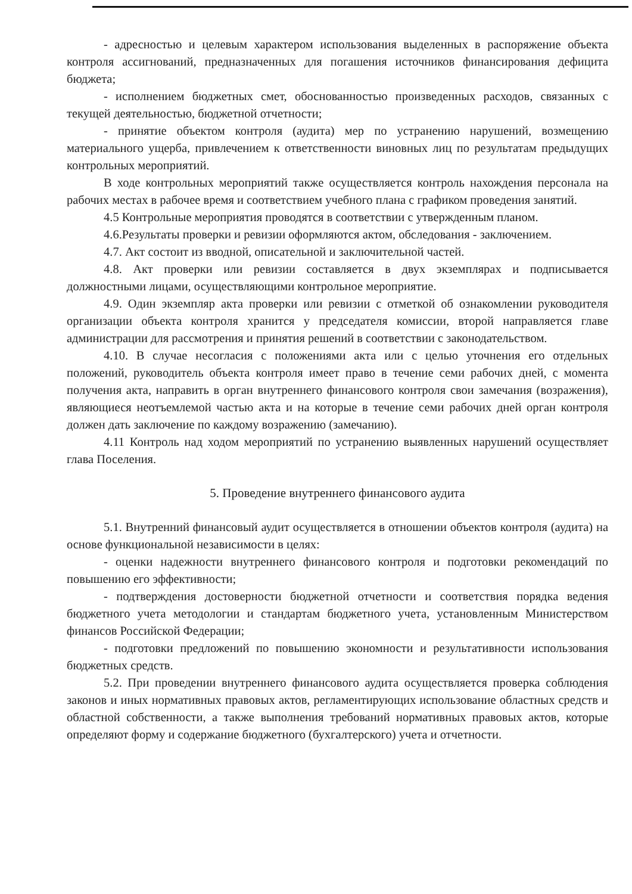- адресностью и целевым характером использования выделенных в распоряжение объекта контроля ассигнований, предназначенных для погашения источников финансирования дефицита бюджета;
- исполнением бюджетных смет, обоснованностью произведенных расходов, связанных с текущей деятельностью, бюджетной отчетности;
- принятие объектом контроля (аудита) мер по устранению нарушений, возмещению материального ущерба, привлечением к ответственности виновных лиц по результатам предыдущих контрольных мероприятий.
В ходе контрольных мероприятий также осуществляется контроль нахождения персонала на рабочих местах в рабочее время и соответствием учебного плана с графиком проведения занятий.
4.5 Контрольные мероприятия проводятся в соответствии с утвержденным планом.
4.6.Результаты проверки и ревизии оформляются актом, обследования - заключением.
4.7. Акт состоит из вводной, описательной и заключительной частей.
4.8. Акт проверки или ревизии составляется в двух экземплярах и подписывается должностными лицами, осуществляющими контрольное мероприятие.
4.9. Один экземпляр акта проверки или ревизии с отметкой об ознакомлении руководителя организации объекта контроля хранится у председателя комиссии, второй направляется главе администрации для рассмотрения и принятия решений в соответствии с законодательством.
4.10. В случае несогласия с положениями акта или с целью уточнения его отдельных положений, руководитель объекта контроля имеет право в течение семи рабочих дней, с момента получения акта, направить в орган внутреннего финансового контроля свои замечания (возражения), являющиеся неотъемлемой частью акта и на которые в течение семи рабочих дней орган контроля должен дать заключение по каждому возражению (замечанию).
4.11 Контроль над ходом мероприятий по устранению выявленных нарушений осуществляет глава Поселения.
5. Проведение внутреннего финансового аудита
5.1. Внутренний финансовый аудит осуществляется в отношении объектов контроля (аудита) на основе функциональной независимости в целях:
- оценки надежности внутреннего финансового контроля и подготовки рекомендаций по повышению его эффективности;
- подтверждения достоверности бюджетной отчетности и соответствия порядка ведения бюджетного учета методологии и стандартам бюджетного учета, установленным Министерством финансов Российской Федерации;
- подготовки предложений по повышению экономности и результативности использования бюджетных средств.
5.2. При проведении внутреннего финансового аудита осуществляется проверка соблюдения законов и иных нормативных правовых актов, регламентирующих использование областных средств и областной собственности, а также выполнения требований нормативных правовых актов, которые определяют форму и содержание бюджетного (бухгалтерского) учета и отчетности.